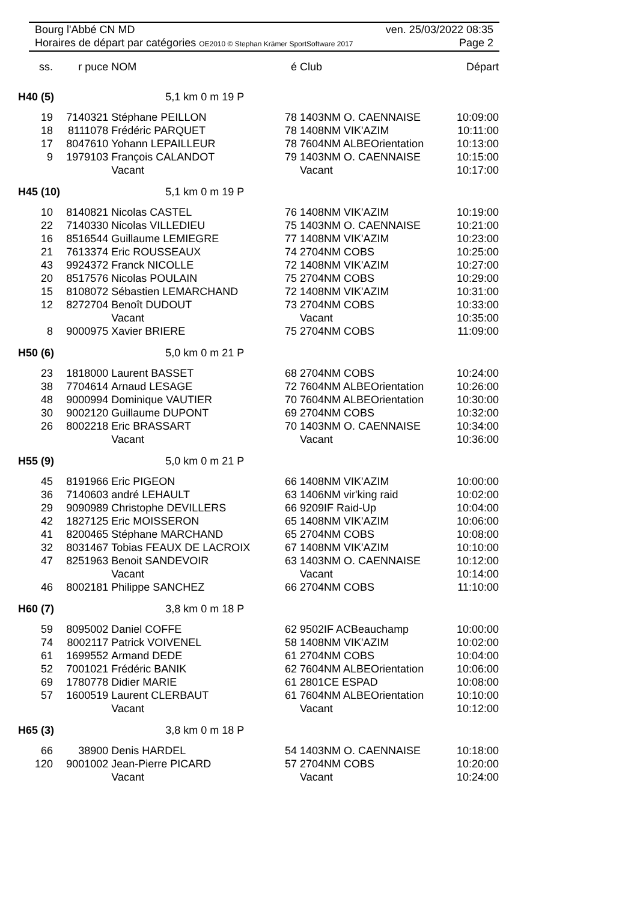Bourg l'Abbé CN MD ven. 25/03/2022 08:35
Horaires de départ par catégories OE2010 © Stephan Krämer SportSoftware 2017 Page 2
| ss. | r puce | NOM | é | Club | Départ |
| --- | --- | --- | --- | --- | --- |
| H40 (5) | | 5,1 km 0 m 19 P | | | |
| 19 | 7140321 | Stéphane PEILLON | 78 | 1403NM O. CAENNAISE | 10:09:00 |
| 18 | 8111078 | Frédéric PARQUET | 78 | 1408NM VIK'AZIM | 10:11:00 |
| 17 | 8047610 | Yohann LEPAILLEUR | 78 | 7604NM ALBEOrientation | 10:13:00 |
| 9 | 1979103 | François CALANDOT | 79 | 1403NM O. CAENNAISE | 10:15:00 |
| | | Vacant | | Vacant | 10:17:00 |
| H45 (10) | | 5,1 km 0 m 19 P | | | |
| 10 | 8140821 | Nicolas CASTEL | 76 | 1408NM VIK'AZIM | 10:19:00 |
| 22 | 7140330 | Nicolas VILLEDIEU | 75 | 1403NM O. CAENNAISE | 10:21:00 |
| 16 | 8516544 | Guillaume LEMIEGRE | 77 | 1408NM VIK'AZIM | 10:23:00 |
| 21 | 7613374 | Eric ROUSSEAUX | 74 | 2704NM COBS | 10:25:00 |
| 43 | 9924372 | Franck NICOLLE | 72 | 1408NM VIK'AZIM | 10:27:00 |
| 20 | 8517576 | Nicolas POULAIN | 75 | 2704NM COBS | 10:29:00 |
| 15 | 8108072 | Sébastien LEMARCHAND | 72 | 1408NM VIK'AZIM | 10:31:00 |
| 12 | 8272704 | Benoît DUDOUT | 73 | 2704NM COBS | 10:33:00 |
| | | Vacant | | Vacant | 10:35:00 |
| 8 | 9000975 | Xavier BRIERE | 75 | 2704NM COBS | 11:09:00 |
| H50 (6) | | 5,0 km 0 m 21 P | | | |
| 23 | 1818000 | Laurent BASSET | 68 | 2704NM COBS | 10:24:00 |
| 38 | 7704614 | Arnaud LESAGE | 72 | 7604NM ALBEOrientation | 10:26:00 |
| 48 | 9000994 | Dominique VAUTIER | 70 | 7604NM ALBEOrientation | 10:30:00 |
| 30 | 9002120 | Guillaume DUPONT | 69 | 2704NM COBS | 10:32:00 |
| 26 | 8002218 | Eric BRASSART | 70 | 1403NM O. CAENNAISE | 10:34:00 |
| | | Vacant | | Vacant | 10:36:00 |
| H55 (9) | | 5,0 km 0 m 21 P | | | |
| 45 | 8191966 | Eric PIGEON | 66 | 1408NM VIK'AZIM | 10:00:00 |
| 36 | 7140603 | andré LEHAULT | 63 | 1406NM vir'king raid | 10:02:00 |
| 29 | 9090989 | Christophe DEVILLERS | 66 | 9209IF Raid-Up | 10:04:00 |
| 42 | 1827125 | Eric MOISSERON | 65 | 1408NM VIK'AZIM | 10:06:00 |
| 41 | 8200465 | Stéphane MARCHAND | 65 | 2704NM COBS | 10:08:00 |
| 32 | 8031467 | Tobias FEAUX DE LACROIX | 67 | 1408NM VIK'AZIM | 10:10:00 |
| 47 | 8251963 | Benoit SANDEVOIR | 63 | 1403NM O. CAENNAISE | 10:12:00 |
| | | Vacant | | Vacant | 10:14:00 |
| 46 | 8002181 | Philippe SANCHEZ | 66 | 2704NM COBS | 11:10:00 |
| H60 (7) | | 3,8 km 0 m 18 P | | | |
| 59 | 8095002 | Daniel COFFE | 62 | 9502IF ACBeauchamp | 10:00:00 |
| 74 | 8002117 | Patrick VOIVENEL | 58 | 1408NM VIK'AZIM | 10:02:00 |
| 61 | 1699552 | Armand DEDE | 61 | 2704NM COBS | 10:04:00 |
| 52 | 7001021 | Frédéric BANIK | 62 | 7604NM ALBEOrientation | 10:06:00 |
| 69 | 1780778 | Didier MARIE | 61 | 2801CE ESPAD | 10:08:00 |
| 57 | 1600519 | Laurent CLERBAUT | 61 | 7604NM ALBEOrientation | 10:10:00 |
| | | Vacant | | Vacant | 10:12:00 |
| H65 (3) | | 3,8 km 0 m 18 P | | | |
| 66 | 38900 | Denis HARDEL | 54 | 1403NM O. CAENNAISE | 10:18:00 |
| 120 | 9001002 | Jean-Pierre PICARD | 57 | 2704NM COBS | 10:20:00 |
| | | Vacant | | Vacant | 10:24:00 |